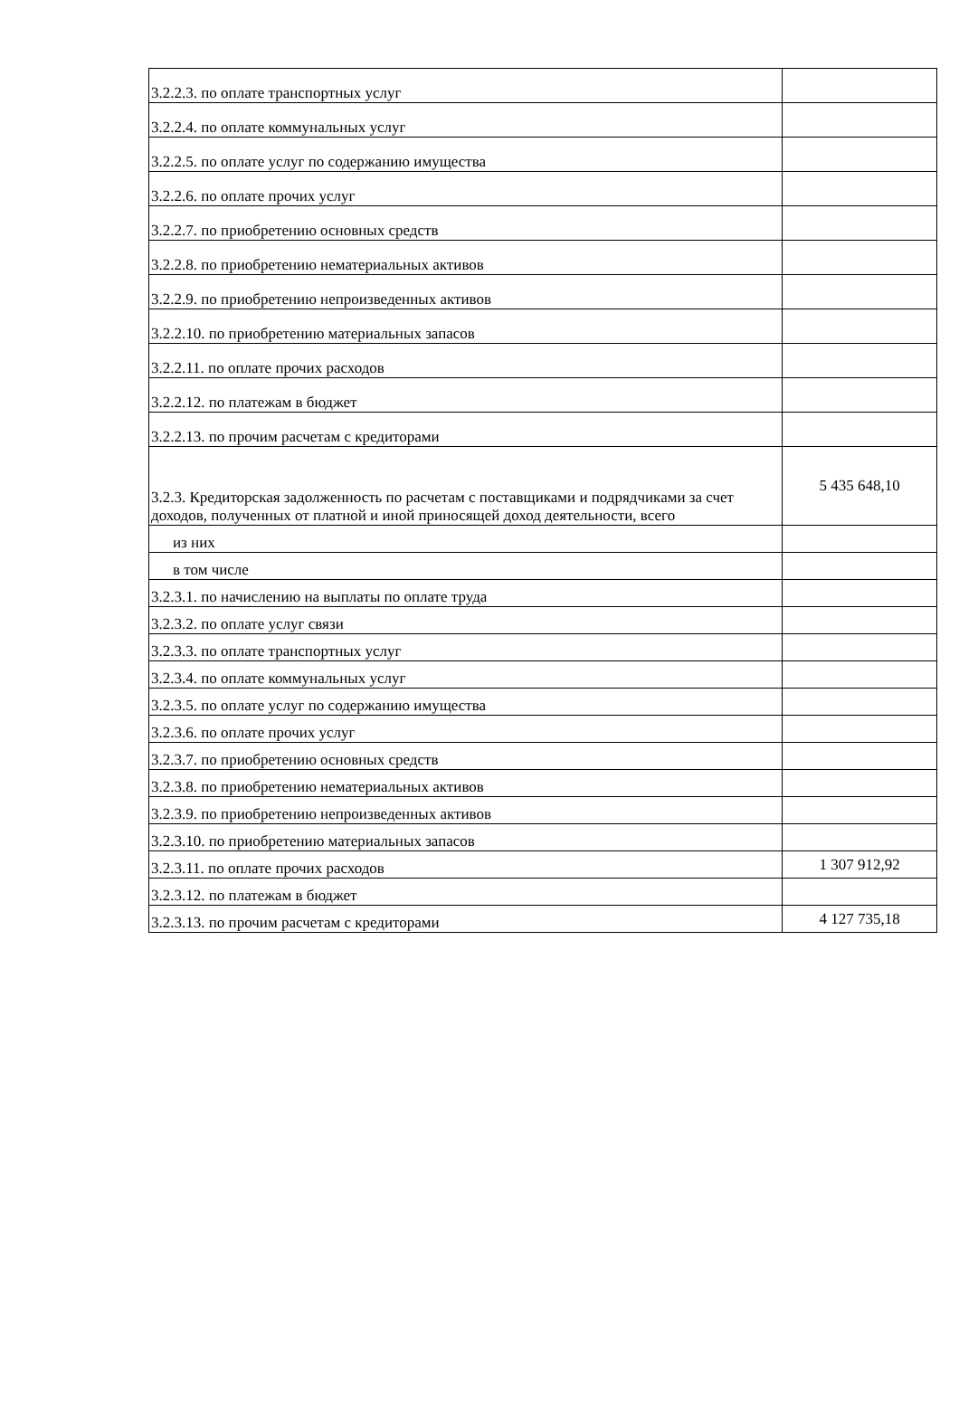| 3.2.2.3. по оплате транспортных услуг | |
| 3.2.2.4. по оплате коммунальных услуг | |
| 3.2.2.5. по оплате услуг по содержанию имущества | |
| 3.2.2.6. по оплате прочих услуг | |
| 3.2.2.7. по приобретению основных средств | |
| 3.2.2.8. по приобретению нематериальных активов | |
| 3.2.2.9. по приобретению непроизведенных активов | |
| 3.2.2.10. по приобретению материальных запасов | |
| 3.2.2.11. по оплате прочих расходов | |
| 3.2.2.12. по платежам в бюджет | |
| 3.2.2.13. по прочим расчетам с кредиторами | |
| 3.2.3. Кредиторская задолженность по расчетам с поставщиками и подрядчиками за счет доходов, полученных от платной и иной приносящей доход деятельности, всего | 5 435 648,10 |
| из них | |
| в том числе | |
| 3.2.3.1. по начислению на выплаты по оплате труда | |
| 3.2.3.2. по оплате услуг связи | |
| 3.2.3.3. по оплате транспортных услуг | |
| 3.2.3.4. по оплате коммунальных услуг | |
| 3.2.3.5. по оплате услуг по содержанию имущества | |
| 3.2.3.6. по оплате прочих услуг | |
| 3.2.3.7. по приобретению основных средств | |
| 3.2.3.8. по приобретению нематериальных активов | |
| 3.2.3.9. по приобретению непроизведенных активов | |
| 3.2.3.10. по приобретению материальных запасов | |
| 3.2.3.11. по оплате прочих расходов | 1 307 912,92 |
| 3.2.3.12. по платежам в бюджет | |
| 3.2.3.13. по прочим расчетам с кредиторами | 4 127 735,18 |